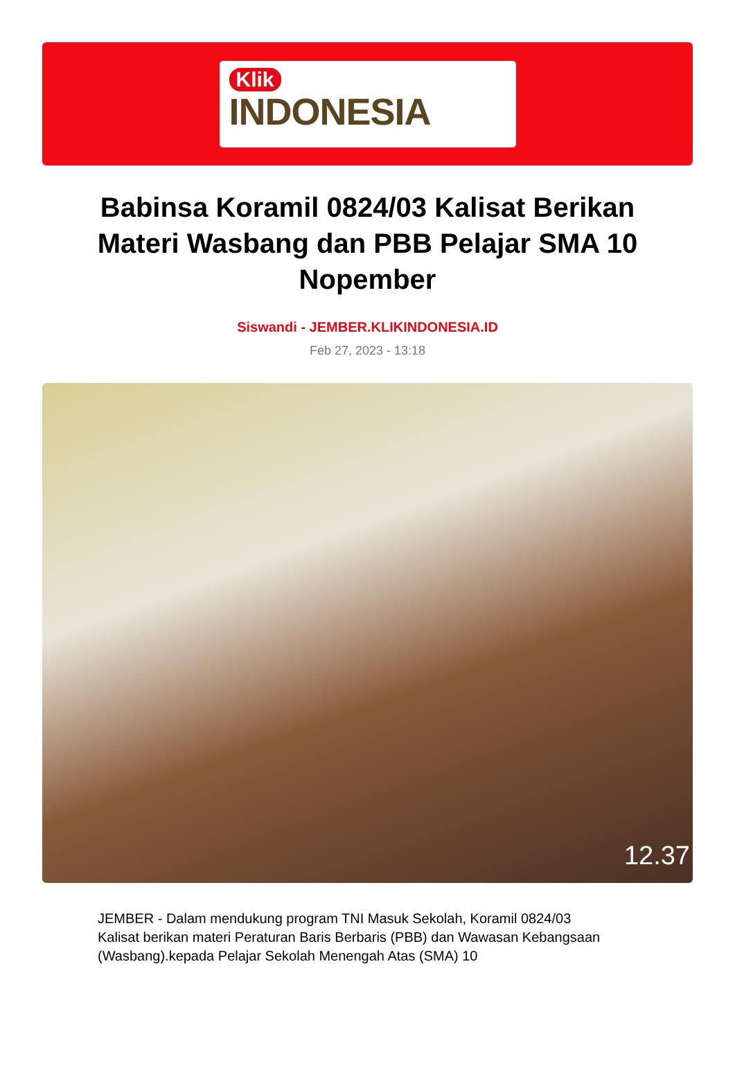Klik
INDONESIA
Babinsa Koramil 0824/03 Kalisat Berikan Materi Wasbang dan PBB Pelajar SMA 10 Nopember
Siswandi - JEMBER.KLIKINDONESIA.ID
Feb 27, 2023 - 13:18
12.37
JEMBER - Dalam mendukung program TNI Masuk Sekolah, Koramil 0824/03 Kalisat berikan materi Peraturan Baris Berbaris (PBB) dan Wawasan Kebangsaan (Wasbang).kepada Pelajar Sekolah Menengah Atas (SMA) 10